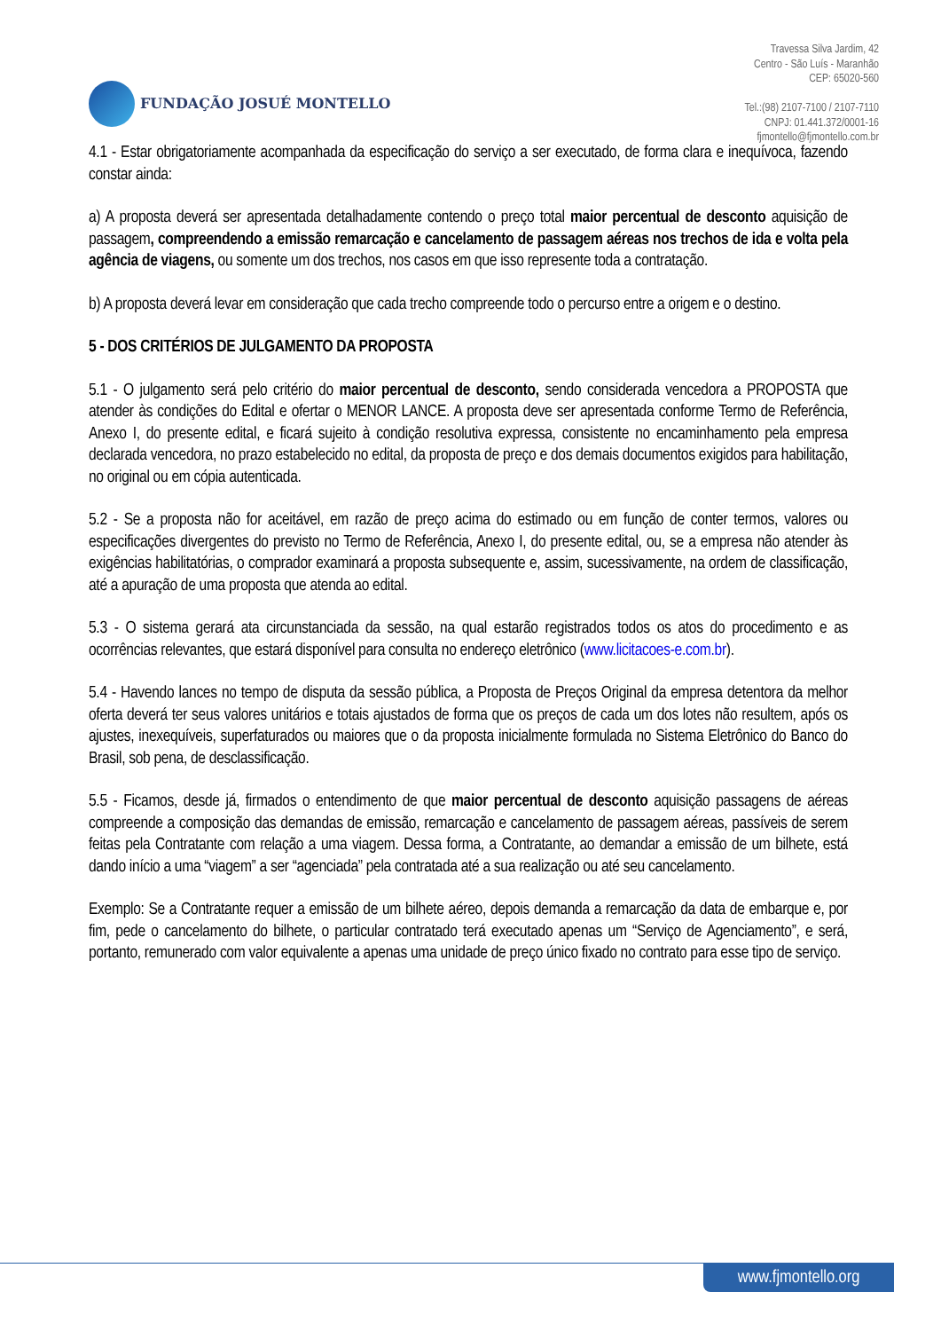FUNDAÇÃO JOSUÉ MONTELLO
Travessa Silva Jardim, 42
Centro - São Luís - Maranhão
CEP: 65020-560
Tel.:(98) 2107-7100 / 2107-7110
CNPJ: 01.441.372/0001-16
fjmontello@fjmontello.com.br
4.1 - Estar obrigatoriamente acompanhada da especificação do serviço a ser executado, de forma clara e inequívoca, fazendo constar ainda:
a) A proposta deverá ser apresentada detalhadamente contendo o preço total maior percentual de desconto aquisição de passagem, compreendendo a emissão remarcação e cancelamento de passagem aéreas nos trechos de ida e volta pela agência de viagens, ou somente um dos trechos, nos casos em que isso represente toda a contratação.
b) A proposta deverá levar em consideração que cada trecho compreende todo o percurso entre a origem e o destino.
5 - DOS CRITÉRIOS DE JULGAMENTO DA PROPOSTA
5.1 - O julgamento será pelo critério do maior percentual de desconto, sendo considerada vencedora a PROPOSTA que atender às condições do Edital e ofertar o MENOR LANCE. A proposta deve ser apresentada conforme Termo de Referência, Anexo I, do presente edital, e ficará sujeito à condição resolutiva expressa, consistente no encaminhamento pela empresa declarada vencedora, no prazo estabelecido no edital, da proposta de preço e dos demais documentos exigidos para habilitação, no original ou em cópia autenticada.
5.2 - Se a proposta não for aceitável, em razão de preço acima do estimado ou em função de conter termos, valores ou especificações divergentes do previsto no Termo de Referência, Anexo I, do presente edital, ou, se a empresa não atender às exigências habilitatórias, o comprador examinará a proposta subsequente e, assim, sucessivamente, na ordem de classificação, até a apuração de uma proposta que atenda ao edital.
5.3 - O sistema gerará ata circunstanciada da sessão, na qual estarão registrados todos os atos do procedimento e as ocorrências relevantes, que estará disponível para consulta no endereço eletrônico (www.licitacoes-e.com.br).
5.4 - Havendo lances no tempo de disputa da sessão pública, a Proposta de Preços Original da empresa detentora da melhor oferta deverá ter seus valores unitários e totais ajustados de forma que os preços de cada um dos lotes não resultem, após os ajustes, inexequíveis, superfaturados ou maiores que o da proposta inicialmente formulada no Sistema Eletrônico do Banco do Brasil, sob pena, de desclassificação.
5.5 - Ficamos, desde já, firmados o entendimento de que maior percentual de desconto aquisição passagens de aéreas compreende a composição das demandas de emissão, remarcação e cancelamento de passagem aéreas, passíveis de serem feitas pela Contratante com relação a uma viagem. Dessa forma, a Contratante, ao demandar a emissão de um bilhete, está dando início a uma “viagem” a ser “agenciada” pela contratada até a sua realização ou até seu cancelamento.
Exemplo: Se a Contratante requer a emissão de um bilhete aéreo, depois demanda a remarcação da data de embarque e, por fim, pede o cancelamento do bilhete, o particular contratado terá executado apenas um “Serviço de Agenciamento”, e será, portanto, remunerado com valor equivalente a apenas uma unidade de preço único fixado no contrato para esse tipo de serviço.
www.fjmontello.org